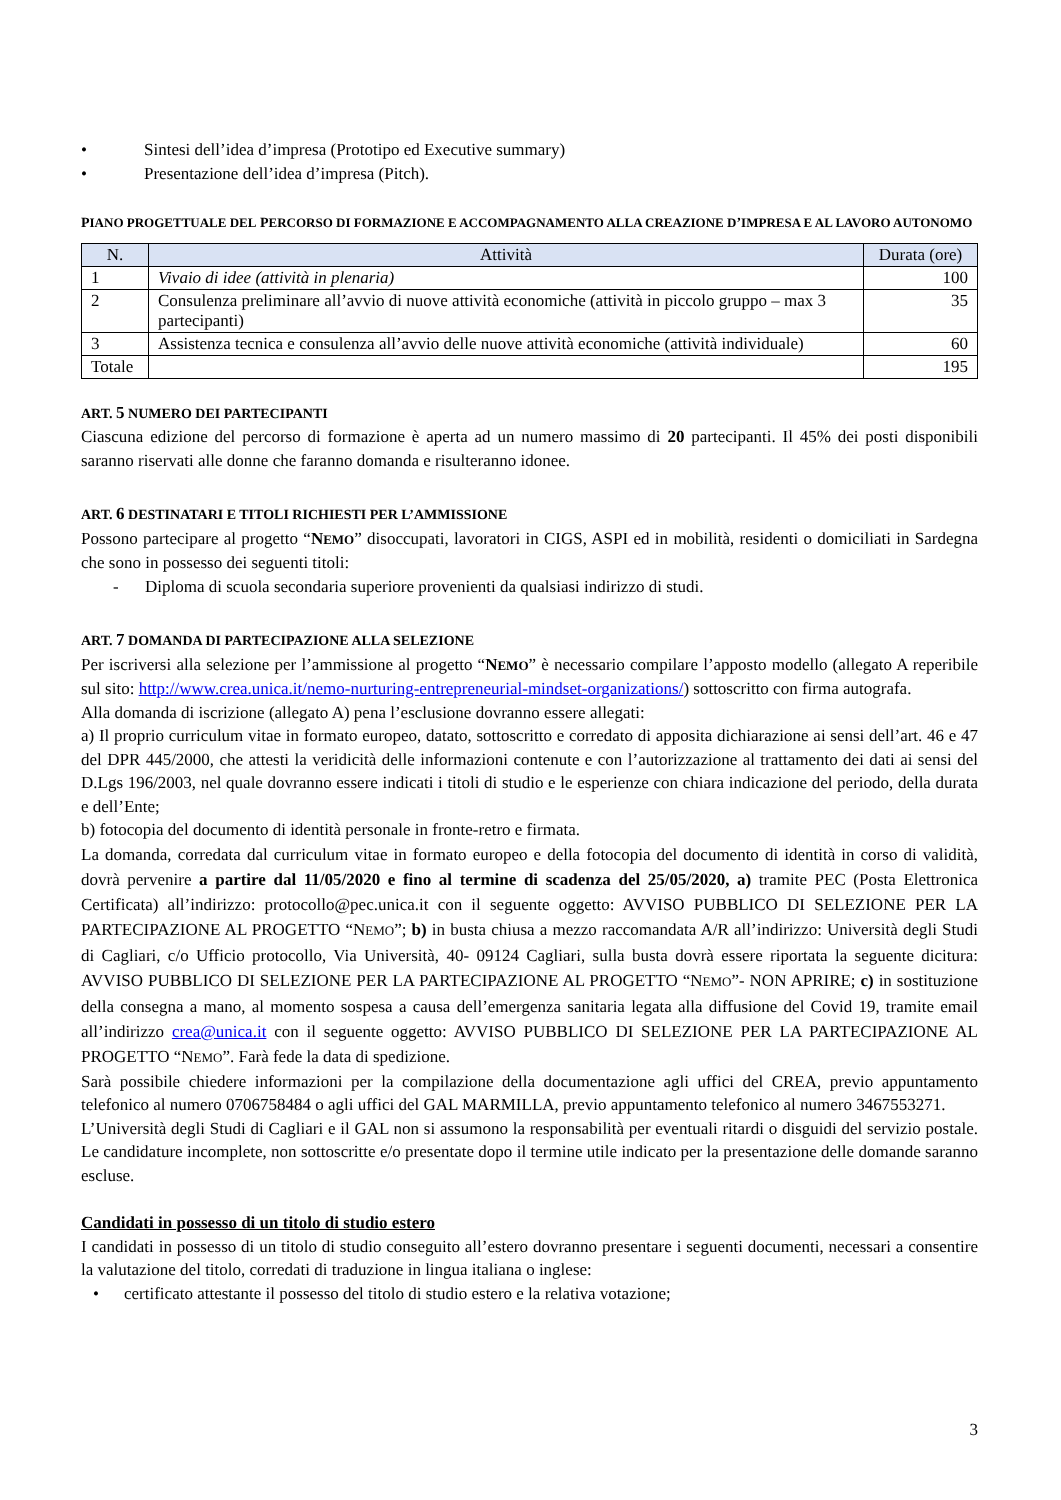• Sintesi dell’idea d’impresa (Prototipo ed Executive summary)
• Presentazione dell’idea d’impresa (Pitch).
PIANO PROGETTUALE DEL PERCORSO DI FORMAZIONE E ACCOMPAGNAMENTO ALLA CREAZIONE D’IMPRESA E AL LAVORO AUTONOMO
| N. | Attività | Durata (ore) |
| --- | --- | --- |
| 1 | Vivaio di idee (attività in plenaria) | 100 |
| 2 | Consulenza preliminare all’avvio di nuove attività economiche (attività in piccolo gruppo – max 3 partecipanti) | 35 |
| 3 | Assistenza tecnica e consulenza all’avvio delle nuove attività economiche (attività individuale) | 60 |
| Totale | | 195 |
ART. 5 NUMERO DEI PARTECIPANTI
Ciascuna edizione del percorso di formazione è aperta ad un numero massimo di 20 partecipanti. Il 45% dei posti disponibili saranno riservati alle donne che faranno domanda e risulteranno idonee.
ART. 6 DESTINATARI E TITOLI RICHIESTI PER L’AMMISSIONE
Possono partecipare al progetto “NEMO” disoccupati, lavoratori in CIGS, ASPI ed in mobilità, residenti o domiciliati in Sardegna che sono in possesso dei seguenti titoli:
- Diploma di scuola secondaria superiore provenienti da qualsiasi indirizzo di studi.
ART. 7 DOMANDA DI PARTECIPAZIONE ALLA SELEZIONE
Per iscriversi alla selezione per l’ammissione al progetto “NEMO” è necessario compilare l’apposto modello (allegato A reperibile sul sito: http://www.crea.unica.it/nemo-nurturing-entrepreneurial-mindset-organizations/) sottoscritto con firma autografa.
Alla domanda di iscrizione (allegato A) pena l’esclusione dovranno essere allegati:
a) Il proprio curriculum vitae in formato europeo, datato, sottoscritto e corredato di apposita dichiarazione ai sensi dell’art. 46 e 47 del DPR 445/2000, che attesti la veridicità delle informazioni contenute e con l’autorizzazione al trattamento dei dati ai sensi del D.Lgs 196/2003, nel quale dovranno essere indicati i titoli di studio e le esperienze con chiara indicazione del periodo, della durata e dell’Ente;
b) fotocopia del documento di identità personale in fronte-retro e firmata.
La domanda, corredata dal curriculum vitae in formato europeo e della fotocopia del documento di identità in corso di validità, dovrà pervenire a partire dal 11/05/2020 e fino al termine di scadenza del 25/05/2020, a) tramite PEC (Posta Elettronica Certificata) all’indirizzo: protocollo@pec.unica.it con il seguente oggetto: AVVISO PUBBLICO DI SELEZIONE PER LA PARTECIPAZIONE AL PROGETTO “NEMO”; b) in busta chiusa a mezzo raccomandata A/R all’indirizzo: Università degli Studi di Cagliari, c/o Ufficio protocollo, Via Università, 40- 09124 Cagliari, sulla busta dovrà essere riportata la seguente dicitura: AVVISO PUBBLICO DI SELEZIONE PER LA PARTECIPAZIONE AL PROGETTO “NEMO”- NON APRIRE; c) in sostituzione della consegna a mano, al momento sospesa a causa dell’emergenza sanitaria legata alla diffusione del Covid 19, tramite email all’indirizzo crea@unica.it con il seguente oggetto: AVVISO PUBBLICO DI SELEZIONE PER LA PARTECIPAZIONE AL PROGETTO “NEMO”. Farà fede la data di spedizione.
Sarà possibile chiedere informazioni per la compilazione della documentazione agli uffici del CREA, previo appuntamento telefonico al numero 0706758484 o agli uffici del GAL MARMILLA, previo appuntamento telefonico al numero 3467553271.
L’Università degli Studi di Cagliari e il GAL non si assumono la responsabilità per eventuali ritardi o disguidi del servizio postale. Le candidature incomplete, non sottoscritte e/o presentate dopo il termine utile indicato per la presentazione delle domande saranno escluse.
Candidati in possesso di un titolo di studio estero
I candidati in possesso di un titolo di studio conseguito all’estero dovranno presentare i seguenti documenti, necessari a consentire la valutazione del titolo, corredati di traduzione in lingua italiana o inglese:
• certificato attestante il possesso del titolo di studio estero e la relativa votazione;
3